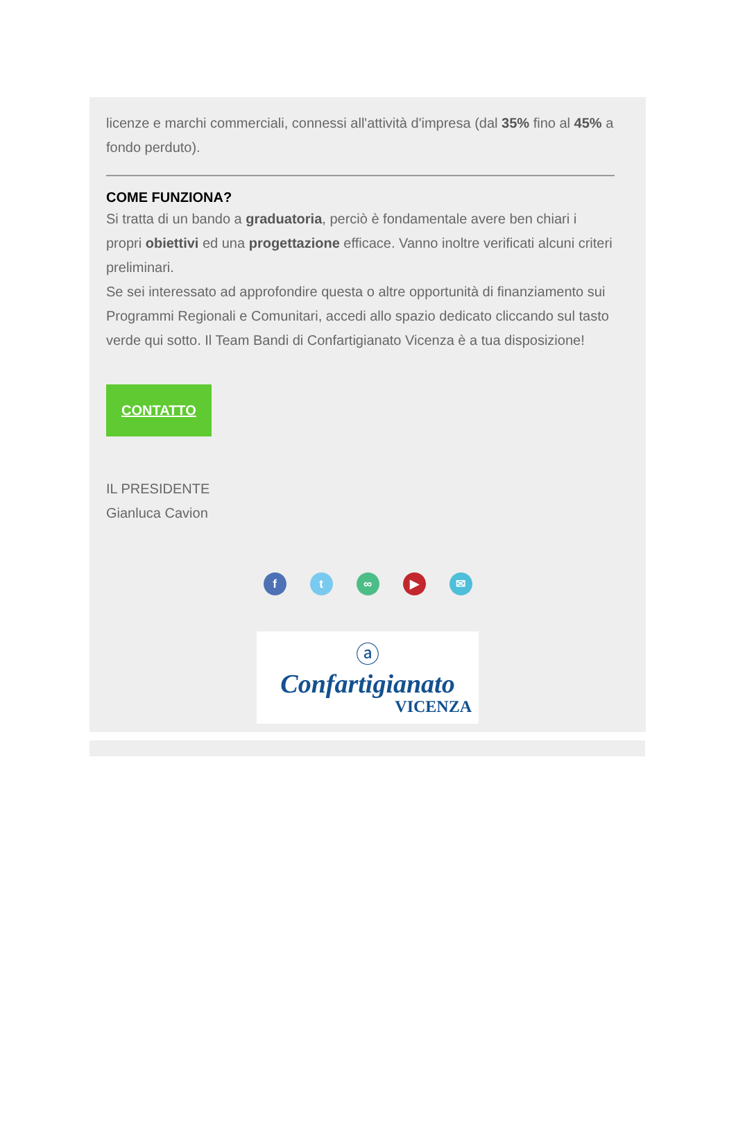licenze e marchi commerciali, connessi all'attività d'impresa (dal 35% fino al 45% a fondo perduto).
COME FUNZIONA?
Si tratta di un bando a graduatoria, perciò è fondamentale avere ben chiari i propri obiettivi ed una progettazione efficace. Vanno inoltre verificati alcuni criteri preliminari.
Se sei interessato ad approfondire questa o altre opportunità di finanziamento sui Programmi Regionali e Comunitari, accedi allo spazio dedicato cliccando sul tasto verde qui sotto. Il Team Bandi di Confartigianato Vicenza è a tua disposizione!
CONTATTO
IL PRESIDENTE
Gianluca Cavion
ft ∞ ▶ ✉
ⓐ
Confartigianato
VICENZA